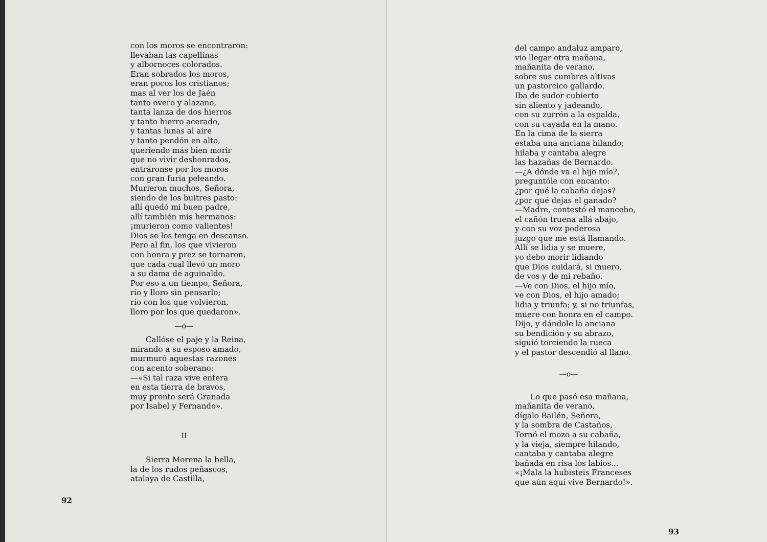con los moros se encontraron:
llevaban las capellinas
y albornoces colorados.
Eran sobrados los moros,
eran pocos los cristianos;
mas al ver los de Jaén
tanto overo y alazano,
tanta lanza de dos hierros
y tanto hierro acerado,
y tantas lunas al aire
y tanto pendón en alto,
queriendo más bien morir
que no vivir deshonrados,
entráronse por los moros
con gran furia peleando.
Murieron muchos, Señora,
siendo de los buitres pasto:
allí quedó mi buen padre,
allí también mis hermanos:
¡murieron como valientes!
Dios se los tenga en descanso.
Pero al fin, los que vivieron
con honra y prez se tornaron,
que cada cual llevó un moro
a su dama de aguinaldo.
Por eso a un tiempo, Señora,
río y lloro sin pensarlo;
río con los que volvieron,
lloro por los que quedaron».
—o—
Callóse el paje y la Reina,
mirando a su esposo amado,
murmuró aquestas razones
con acento soberano:
—«Si tal raza vive entera
en esta tierra de bravos,
muy pronto será Granada
por Isabel y Fernando».
II
Sierra Morena la bella,
la de los rudos peñascos,
atalaya de Castilla,
92
del campo andaluz amparo,
vio llegar otra mañana,
mañanita de verano,
sobre sus cumbres altivas
un pastorcico gallardo.
Iba de sudor cubierto
sin aliento y jadeando,
con su zurrón a la espalda,
con su cayada en la mano.
En la cima de la sierra
estaba una anciana hilando;
hilaba y cantaba alegre
las hazañas de Bernardo.
—¿A dónde va el hijo mío?,
preguntóle con encanto:
¿por qué la cabaña dejas?
¿por qué dejas el ganado?
—Madre, contestó el mancebo,
el cañón truena allá abajo,
y con su voz poderosa
juzgo que me está llamando.
Allí se lidia y se muere,
yo debo morir lidiando
que Dios cuidará, si muero,
de vos y de mi rebaño.
—Ve con Dios, el hijo mío,
ve con Dios, el hijo amado;
lidia y triunfa; y, si no triunfas,
muere con honra en el campo.
Dijo, y dándole la anciana
su bendición y su abrazo,
siguió torciendo la rueca
y el pastor descendió al llano.
—o—
Lo que pasó esa mañana,
mañanita de verano,
dígalo Bailén, Señora,
y la sombra de Castaños,
Tornó el mozo a su cabaña,
y la vieja, siempre hilando,
cantaba y cantaba alegre
bañada en risa los labios...
«¡Mala la hubisteis Franceses
que aún aquí vive Bernardo!».
93